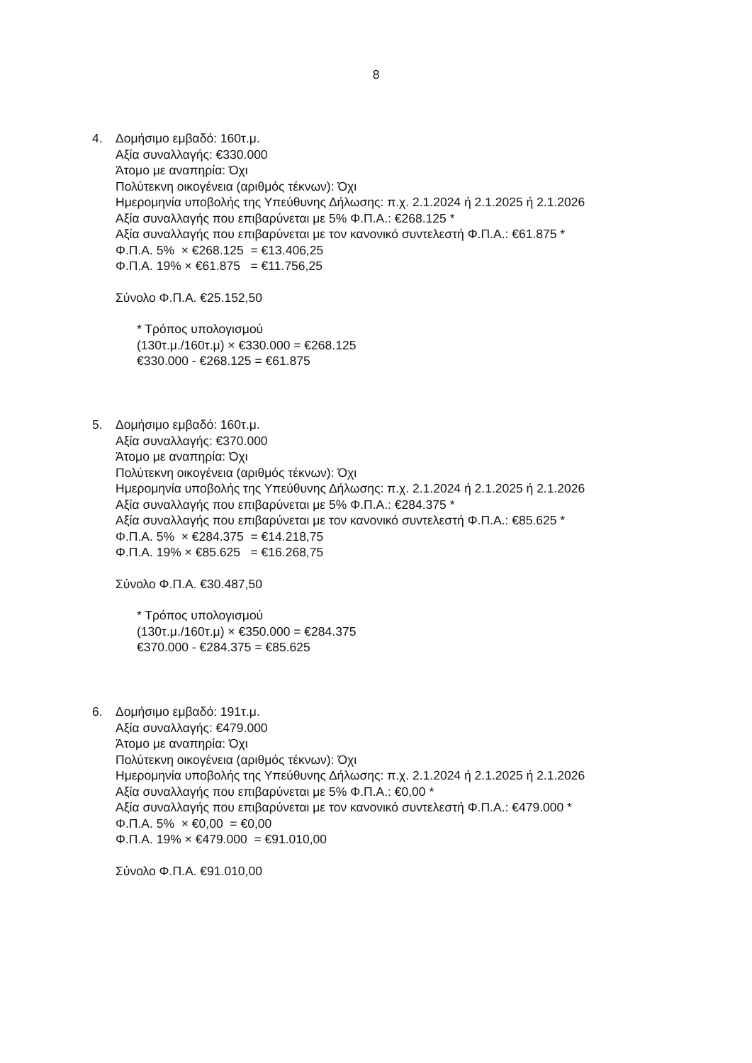8
4. Δομήσιμο εμβαδό: 160τ.μ.
Αξία συναλλαγής: €330.000
Άτομο με αναπηρία: Όχι
Πολύτεκνη οικογένεια (αριθμός τέκνων): Όχι
Ημερομηνία υποβολής της Υπεύθυνης Δήλωσης: π.χ. 2.1.2024 ή 2.1.2025 ή 2.1.2026
Αξία συναλλαγής που επιβαρύνεται με 5% Φ.Π.Α.: €268.125 *
Αξία συναλλαγής που επιβαρύνεται με τον κανονικό συντελεστή Φ.Π.Α.: €61.875 *
Φ.Π.Α. 5% × €268.125 = €13.406,25
Φ.Π.Α. 19% × €61.875 = €11.756,25
Σύνολο Φ.Π.Α. €25.152,50
* Τρόπος υπολογισμού
(130τ.μ./160τ.μ) × €330.000 = €268.125
€330.000 - €268.125 = €61.875
5. Δομήσιμο εμβαδό: 160τ.μ.
Αξία συναλλαγής: €370.000
Άτομο με αναπηρία: Όχι
Πολύτεκνη οικογένεια (αριθμός τέκνων): Όχι
Ημερομηνία υποβολής της Υπεύθυνης Δήλωσης: π.χ. 2.1.2024 ή 2.1.2025 ή 2.1.2026
Αξία συναλλαγής που επιβαρύνεται με 5% Φ.Π.Α.: €284.375 *
Αξία συναλλαγής που επιβαρύνεται με τον κανονικό συντελεστή Φ.Π.Α.: €85.625 *
Φ.Π.Α. 5% × €284.375 = €14.218,75
Φ.Π.Α. 19% × €85.625 = €16.268,75
Σύνολο Φ.Π.Α. €30.487,50
* Τρόπος υπολογισμού
(130τ.μ./160τ.μ) × €350.000 = €284.375
€370.000 - €284.375 = €85.625
6. Δομήσιμο εμβαδό: 191τ.μ.
Αξία συναλλαγής: €479.000
Άτομο με αναπηρία: Όχι
Πολύτεκνη οικογένεια (αριθμός τέκνων): Όχι
Ημερομηνία υποβολής της Υπεύθυνης Δήλωσης: π.χ. 2.1.2024 ή 2.1.2025 ή 2.1.2026
Αξία συναλλαγής που επιβαρύνεται με 5% Φ.Π.Α.: €0,00 *
Αξία συναλλαγής που επιβαρύνεται με τον κανονικό συντελεστή Φ.Π.Α.: €479.000 *
Φ.Π.Α. 5% × €0,00 = €0,00
Φ.Π.Α. 19% × €479.000 = €91.010,00
Σύνολο Φ.Π.Α. €91.010,00